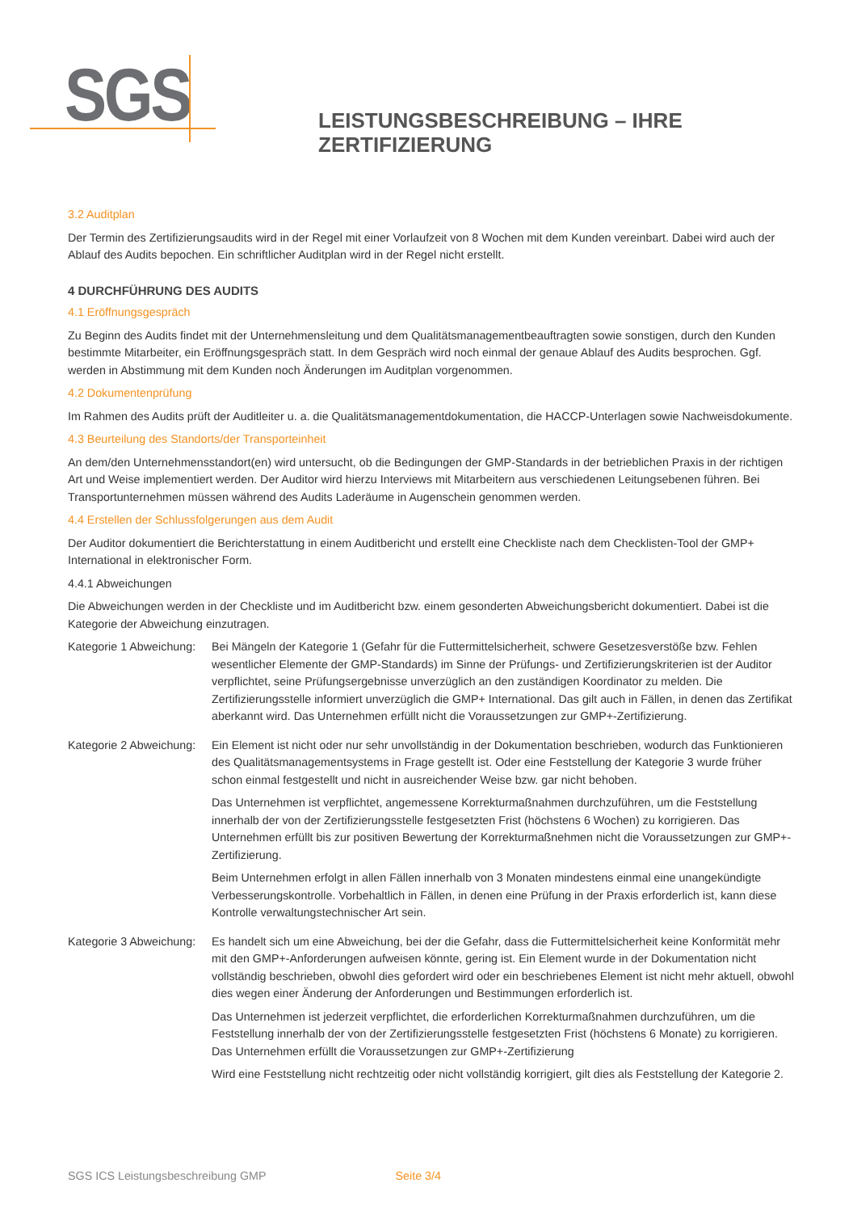SGS
LEISTUNGSBESCHREIBUNG – IHRE ZERTIFIZIERUNG
3.2 Auditplan
Der Termin des Zertifizierungsaudits wird in der Regel mit einer Vorlaufzeit von 8 Wochen mit dem Kunden vereinbart. Dabei wird auch der Ablauf des Audits bepochen. Ein schriftlicher Auditplan wird in der Regel nicht erstellt.
4 DURCHFÜHRUNG DES AUDITS
4.1 Eröffnungsgespräch
Zu Beginn des Audits findet mit der Unternehmensleitung und dem Qualitätsmanagementbeauftragten sowie sonstigen, durch den Kunden bestimmte Mitarbeiter, ein Eröffnungsgespräch statt. In dem Gespräch wird noch einmal der genaue Ablauf des Audits besprochen. Ggf. werden in Abstimmung mit dem Kunden noch Änderungen im Auditplan vorgenommen.
4.2 Dokumentenprüfung
Im Rahmen des Audits prüft der Auditleiter u. a. die Qualitätsmanagementdokumentation, die HACCP-Unterlagen sowie Nachweisdokumente.
4.3 Beurteilung des Standorts/der Transporteinheit
An dem/den Unternehmensstandort(en) wird untersucht, ob die Bedingungen der GMP-Standards in der betrieblichen Praxis in der richtigen Art und Weise implementiert werden. Der Auditor wird hierzu Interviews mit Mitarbeitern aus verschiedenen Leitungsebenen führen. Bei Transportunternehmen müssen während des Audits Laderäume in Augenschein genommen werden.
4.4 Erstellen der Schlussfolgerungen aus dem Audit
Der Auditor dokumentiert die Berichterstattung in einem Auditbericht und erstellt eine Checkliste nach dem Checklisten-Tool der GMP+ International in elektronischer Form.
4.4.1 Abweichungen
Die Abweichungen werden in der Checkliste und im Auditbericht bzw. einem gesonderten Abweichungsbericht dokumentiert. Dabei ist die Kategorie der Abweichung einzutragen.
Kategorie 1 Abweichung:
Bei Mängeln der Kategorie 1 (Gefahr für die Futtermittelsicherheit, schwere Gesetzesverstöße bzw. Fehlen wesentlicher Elemente der GMP-Standards) im Sinne der Prüfungs- und Zertifizierungskriterien ist der Auditor verpflichtet, seine Prüfungsergebnisse unverzüglich an den zuständigen Koordinator zu melden. Die Zertifizierungsstelle informiert unverzüglich die GMP+ International. Das gilt auch in Fällen, in denen das Zertifikat aberkannt wird. Das Unternehmen erfüllt nicht die Voraussetzungen zur GMP+-Zertifizierung.
Kategorie 2 Abweichung:
Ein Element ist nicht oder nur sehr unvollständig in der Dokumentation beschrieben, wodurch das Funktionieren des Qualitätsmanagementsystems in Frage gestellt ist. Oder eine Feststellung der Kategorie 3 wurde früher schon einmal festgestellt und nicht in ausreichender Weise bzw. gar nicht behoben.
Das Unternehmen ist verpflichtet, angemessene Korrekturmaßnahmen durchzuführen, um die Feststellung innerhalb der von der Zertifizierungsstelle festgesetzten Frist (höchstens 6 Wochen) zu korrigieren. Das Unternehmen erfüllt bis zur positiven Bewertung der Korrekturmaßnehmen nicht die Voraussetzungen zur GMP+-Zertifizierung.
Beim Unternehmen erfolgt in allen Fällen innerhalb von 3 Monaten mindestens einmal eine unangekündigte Verbesserungskontrolle. Vorbehaltlich in Fällen, in denen eine Prüfung in der Praxis erforderlich ist, kann diese Kontrolle verwaltungstechnischer Art sein.
Kategorie 3 Abweichung:
Es handelt sich um eine Abweichung, bei der die Gefahr, dass die Futtermittelsicherheit keine Konformität mehr mit den GMP+-Anforderungen aufweisen könnte, gering ist. Ein Element wurde in der Dokumentation nicht vollständig beschrieben, obwohl dies gefordert wird oder ein beschriebenes Element ist nicht mehr aktuell, obwohl dies wegen einer Änderung der Anforderungen und Bestimmungen erforderlich ist.
Das Unternehmen ist jederzeit verpflichtet, die erforderlichen Korrekturmaßnahmen durchzuführen, um die Feststellung innerhalb der von der Zertifizierungsstelle festgesetzten Frist (höchstens 6 Monate) zu korrigieren. Das Unternehmen erfüllt die Voraussetzungen zur GMP+-Zertifizierung
Wird eine Feststellung nicht rechtzeitig oder nicht vollständig korrigiert, gilt dies als Feststellung der Kategorie 2.
SGS ICS Leistungsbeschreibung GMP Seite 3/4